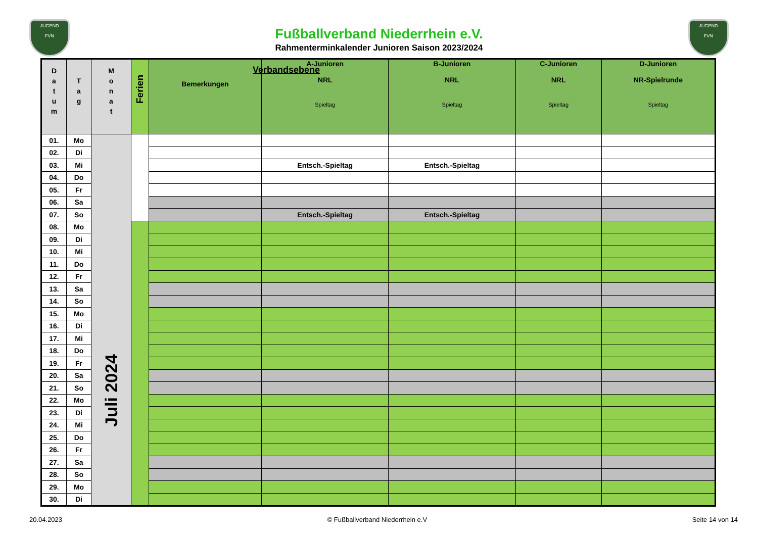JUGEND
FVN
JUGEND
FVN
Fußballverband Niederrhein e.V.
Rahmenterminkalender Junioren Saison 2023/2024
| D a t u m | T a g | M o n a t | Ferien | Bemerkungen | A-Junioren NRL Spieltag | B-Junioren NRL Spieltag | C-Junioren NRL Spieltag | D-Junioren NR-Spielrunde Spieltag |
| --- | --- | --- | --- | --- | --- | --- | --- | --- |
| 01. | Mo | Juli 2024 | | | | | | |
| 02. | Di | | | | | | | |
| 03. | Mi | | | | Entsch.-Spieltag | Entsch.-Spieltag | | |
| 04. | Do | | | | | | | |
| 05. | Fr | | | | | | | |
| 06. | Sa | | | | | | | |
| 07. | So | | | | Entsch.-Spieltag | Entsch.-Spieltag | | |
| 08. | Mo | | | | | | | |
| 09. | Di | | | | | | | |
| 10. | Mi | | | | | | | |
| 11. | Do | | | | | | | |
| 12. | Fr | | | | | | | |
| 13. | Sa | | | | | | | |
| 14. | So | | | | | | | |
| 15. | Mo | | | | | | | |
| 16. | Di | | | | | | | |
| 17. | Mi | | | | | | | |
| 18. | Do | | | | | | | |
| 19. | Fr | | | | | | | |
| 20. | Sa | | | | | | | |
| 21. | So | | | | | | | |
| 22. | Mo | | | | | | | |
| 23. | Di | | | | | | | |
| 24. | Mi | | | | | | | |
| 25. | Do | | | | | | | |
| 26. | Fr | | | | | | | |
| 27. | Sa | | | | | | | |
| 28. | So | | | | | | | |
| 29. | Mo | | | | | | | |
| 30. | Di | | | | | | | |
Verbandsebene
20.04.2023 © Fußballverband Niederrhein e.V Seite 14 von 14